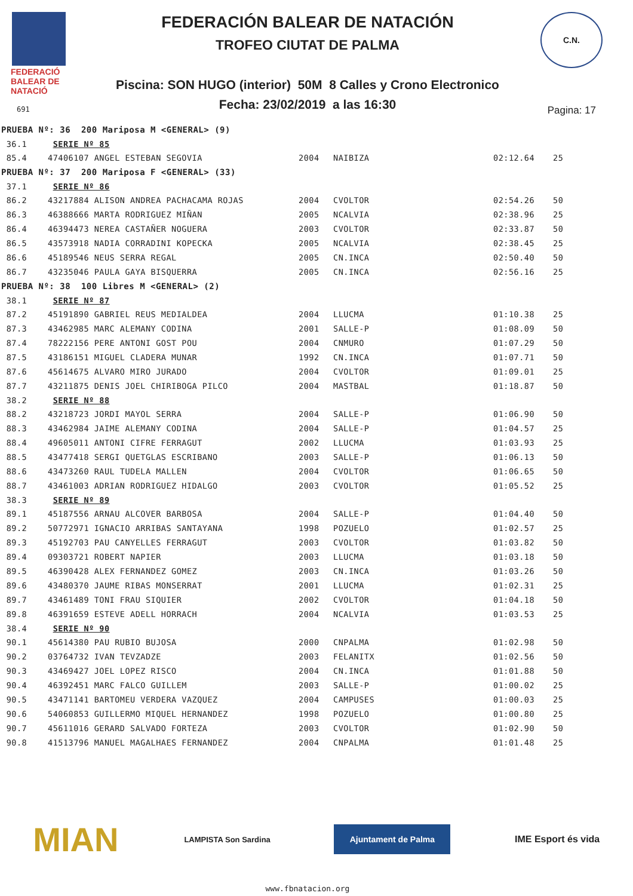FEDERACIÓ
BALEAR DE
NATACIÓ
691
FEDERACIÓN BALEAR DE NATACIÓN
TROFEO CIUTAT DE PALMA
Piscina: SON HUGO (interior) 50M 8 Calles y Crono Electronico
Fecha: 23/02/2019 a las 16:30 Pagina: 17
C.N.
| PRUEBA Nº: 36 200 Mariposa M <GENERAL> (9) | | | | | |
| 36.1 | SERIE Nº 85 | | | | |
| 85.4 | 47406107 ANGEL ESTEBAN SEGOVIA | 2004 | NAIBIZA | 02:12.64 | 25 |
| PRUEBA Nº: 37 200 Mariposa F <GENERAL> (33) | | | | | |
| 37.1 | SERIE Nº 86 | | | | |
| 86.2 | 43217884 ALISON ANDREA PACHACAMA ROJAS | 2004 | CVOLTOR | 02:54.26 | 50 |
| 86.3 | 46388666 MARTA RODRIGUEZ MIÑAN | 2005 | NCALVIA | 02:38.96 | 25 |
| 86.4 | 46394473 NEREA CASTAÑER NOGUERA | 2003 | CVOLTOR | 02:33.87 | 50 |
| 86.5 | 43573918 NADIA CORRADINI KOPECKA | 2005 | NCALVIA | 02:38.45 | 25 |
| 86.6 | 45189546 NEUS SERRA REGAL | 2005 | CN.INCA | 02:50.40 | 50 |
| 86.7 | 43235046 PAULA GAYA BISQUERRA | 2005 | CN.INCA | 02:56.16 | 25 |
| PRUEBA Nº: 38 100 Libres M <GENERAL> (2) | | | | | |
| 38.1 | SERIE Nº 87 | | | | |
| 87.2 | 45191890 GABRIEL REUS MEDIALDEA | 2004 | LLUCMA | 01:10.38 | 25 |
| 87.3 | 43462985 MARC ALEMANY CODINA | 2001 | SALLE-P | 01:08.09 | 50 |
| 87.4 | 78222156 PERE ANTONI GOST POU | 2004 | CNMURO | 01:07.29 | 50 |
| 87.5 | 43186151 MIGUEL CLADERA MUNAR | 1992 | CN.INCA | 01:07.71 | 50 |
| 87.6 | 45614675 ALVARO MIRO JURADO | 2004 | CVOLTOR | 01:09.01 | 25 |
| 87.7 | 43211875 DENIS JOEL CHIRIBOGA PILCO | 2004 | MASTBAL | 01:18.87 | 50 |
| 38.2 | SERIE Nº 88 | | | | |
| 88.2 | 43218723 JORDI MAYOL SERRA | 2004 | SALLE-P | 01:06.90 | 50 |
| 88.3 | 43462984 JAIME ALEMANY CODINA | 2004 | SALLE-P | 01:04.57 | 25 |
| 88.4 | 49605011 ANTONI CIFRE FERRAGUT | 2002 | LLUCMA | 01:03.93 | 25 |
| 88.5 | 43477418 SERGI QUETGLAS ESCRIBANO | 2003 | SALLE-P | 01:06.13 | 50 |
| 88.6 | 43473260 RAUL TUDELA MALLEN | 2004 | CVOLTOR | 01:06.65 | 50 |
| 88.7 | 43461003 ADRIAN RODRIGUEZ HIDALGO | 2003 | CVOLTOR | 01:05.52 | 25 |
| 38.3 | SERIE Nº 89 | | | | |
| 89.1 | 45187556 ARNAU ALCOVER BARBOSA | 2004 | SALLE-P | 01:04.40 | 50 |
| 89.2 | 50772971 IGNACIO ARRIBAS SANTAYANA | 1998 | POZUELO | 01:02.57 | 25 |
| 89.3 | 45192703 PAU CANYELLES FERRAGUT | 2003 | CVOLTOR | 01:03.82 | 50 |
| 89.4 | 09303721 ROBERT NAPIER | 2003 | LLUCMA | 01:03.18 | 50 |
| 89.5 | 46390428 ALEX FERNANDEZ GOMEZ | 2003 | CN.INCA | 01:03.26 | 50 |
| 89.6 | 43480370 JAUME RIBAS MONSERRAT | 2001 | LLUCMA | 01:02.31 | 25 |
| 89.7 | 43461489 TONI FRAU SIQUIER | 2002 | CVOLTOR | 01:04.18 | 50 |
| 89.8 | 46391659 ESTEVE ADELL HORRACH | 2004 | NCALVIA | 01:03.53 | 25 |
| 38.4 | SERIE Nº 90 | | | | |
| 90.1 | 45614380 PAU RUBIO BUJOSA | 2000 | CNPALMA | 01:02.98 | 50 |
| 90.2 | 03764732 IVAN TEVZADZE | 2003 | FELANITX | 01:02.56 | 50 |
| 90.3 | 43469427 JOEL LOPEZ RISCO | 2004 | CN.INCA | 01:01.88 | 50 |
| 90.4 | 46392451 MARC FALCO GUILLEM | 2003 | SALLE-P | 01:00.02 | 25 |
| 90.5 | 43471141 BARTOMEU VERDERA VAZQUEZ | 2004 | CAMPUSES | 01:00.03 | 25 |
| 90.6 | 54060853 GUILLERMO MIQUEL HERNANDEZ | 1998 | POZUELO | 01:00.80 | 25 |
| 90.7 | 45611016 GERARD SALVADO FORTEZA | 2003 | CVOLTOR | 01:02.90 | 50 |
| 90.8 | 41513796 MANUEL MAGALHAES FERNANDEZ | 2004 | CNPALMA | 01:01.48 | 25 |
MIAN
LAMPISTA Son Sardina
Ajuntament de Palma
IME Esport és vida
www.fbnatacion.org